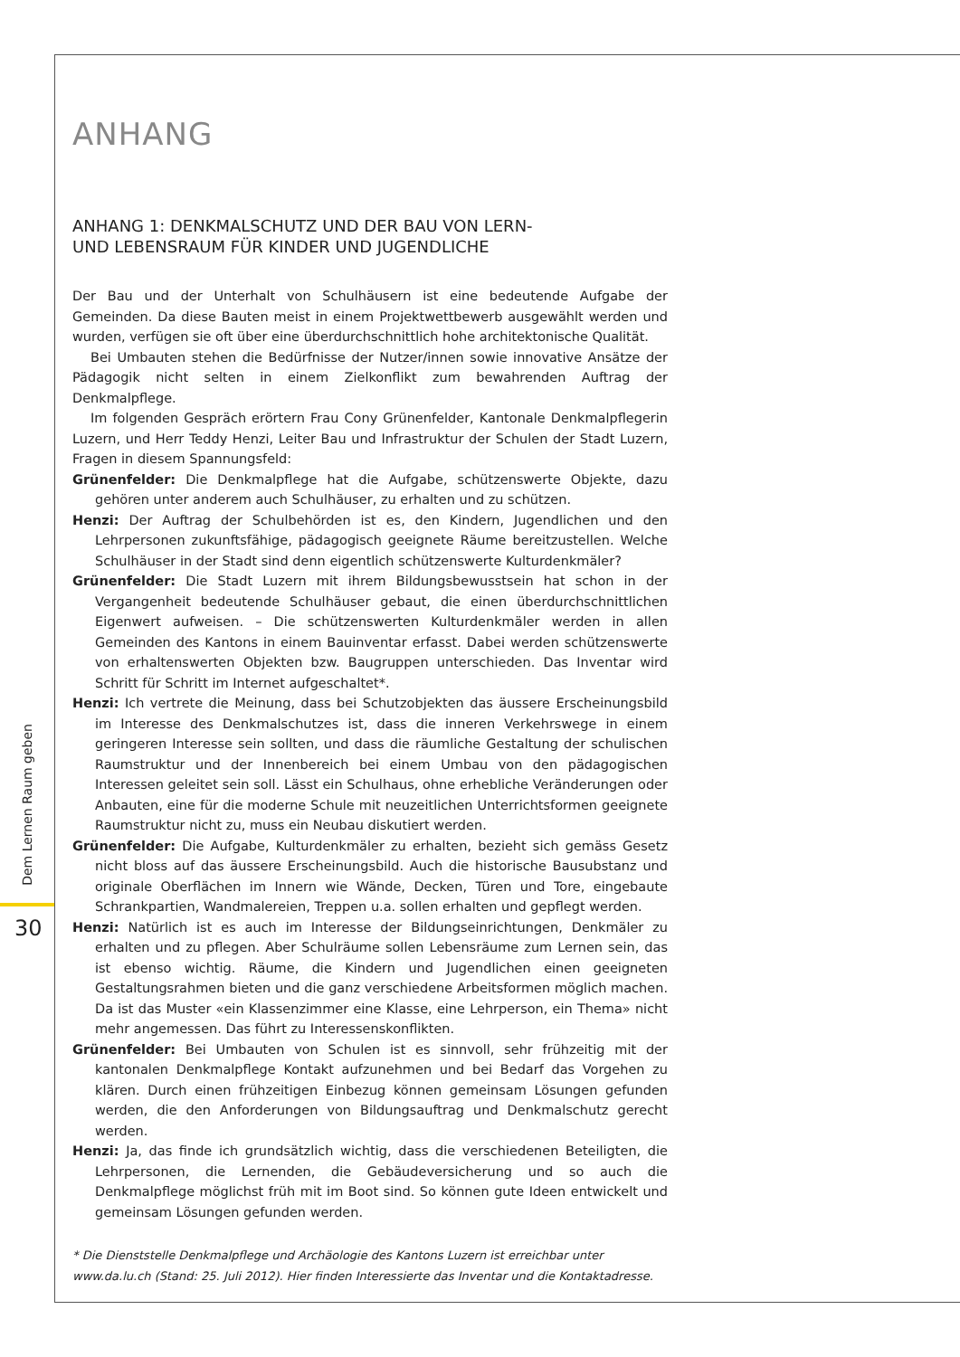Dem Lernen Raum geben
30
ANHANG
ANHANG 1: DENKMALSCHUTZ UND DER BAU VON LERN-
UND LEBENSRAUM FÜR KINDER UND JUGENDLICHE
Der Bau und der Unterhalt von Schulhäusern ist eine bedeutende Aufgabe der Gemeinden. Da diese Bauten meist in einem Projektwettbewerb ausgewählt werden und wurden, verfügen sie oft über eine überdurchschnittlich hohe architektonische Qualität.
Bei Umbauten stehen die Bedürfnisse der Nutzer/innen sowie innovative Ansätze der Pädagogik nicht selten in einem Zielkonflikt zum bewahrenden Auftrag der Denkmalpflege.
Im folgenden Gespräch erörtern Frau Cony Grünenfelder, Kantonale Denkmalpflegerin Luzern, und Herr Teddy Henzi, Leiter Bau und Infrastruktur der Schulen der Stadt Luzern, Fragen in diesem Spannungsfeld:
Grünenfelder: Die Denkmalpflege hat die Aufgabe, schützenswerte Objekte, dazu gehören unter anderem auch Schulhäuser, zu erhalten und zu schützen.
Henzi: Der Auftrag der Schulbehörden ist es, den Kindern, Jugendlichen und den Lehrpersonen zukunftsfähige, pädagogisch geeignete Räume bereitzustellen. Welche Schulhäuser in der Stadt sind denn eigentlich schützenswerte Kulturdenkmäler?
Grünenfelder: Die Stadt Luzern mit ihrem Bildungsbewusstsein hat schon in der Vergangenheit bedeutende Schulhäuser gebaut, die einen überdurchschnittlichen Eigenwert aufweisen. – Die schützenswerten Kulturdenkmäler werden in allen Gemeinden des Kantons in einem Bauinventar erfasst. Dabei werden schützenswerte von erhaltenswerten Objekten bzw. Baugruppen unterschieden. Das Inventar wird Schritt für Schritt im Internet aufgeschaltet*.
Henzi: Ich vertrete die Meinung, dass bei Schutzobjekten das äussere Erscheinungsbild im Interesse des Denkmalschutzes ist, dass die inneren Verkehrswege in einem geringeren Interesse sein sollten, und dass die räumliche Gestaltung der schulischen Raumstruktur und der Innenbereich bei einem Umbau von den pädagogischen Interessen geleitet sein soll. Lässt ein Schulhaus, ohne erhebliche Veränderungen oder Anbauten, eine für die moderne Schule mit neuzeitlichen Unterrichtsformen geeignete Raumstruktur nicht zu, muss ein Neubau diskutiert werden.
Grünenfelder: Die Aufgabe, Kulturdenkmäler zu erhalten, bezieht sich gemäss Gesetz nicht bloss auf das äussere Erscheinungsbild. Auch die historische Bausubstanz und originale Oberflächen im Innern wie Wände, Decken, Türen und Tore, eingebaute Schrankpartien, Wandmalereien, Treppen u.a. sollen erhalten und gepflegt werden.
Henzi: Natürlich ist es auch im Interesse der Bildungseinrichtungen, Denkmäler zu erhalten und zu pflegen. Aber Schulräume sollen Lebensräume zum Lernen sein, das ist ebenso wichtig. Räume, die Kindern und Jugendlichen einen geeigneten Gestaltungsrahmen bieten und die ganz verschiedene Arbeitsformen möglich machen. Da ist das Muster «ein Klassenzimmer eine Klasse, eine Lehrperson, ein Thema» nicht mehr angemessen. Das führt zu Interessenskonflikten.
Grünenfelder: Bei Umbauten von Schulen ist es sinnvoll, sehr frühzeitig mit der kantonalen Denkmalpflege Kontakt aufzunehmen und bei Bedarf das Vorgehen zu klären. Durch einen frühzeitigen Einbezug können gemeinsam Lösungen gefunden werden, die den Anforderungen von Bildungsauftrag und Denkmalschutz gerecht werden.
Henzi: Ja, das finde ich grundsätzlich wichtig, dass die verschiedenen Beteiligten, die Lehrpersonen, die Lernenden, die Gebäudeversicherung und so auch die Denkmalpflege möglichst früh mit im Boot sind. So können gute Ideen entwickelt und gemeinsam Lösungen gefunden werden.
* Die Dienststelle Denkmalpflege und Archäologie des Kantons Luzern ist erreichbar unter
www.da.lu.ch (Stand: 25. Juli 2012). Hier finden Interessierte das Inventar und die Kontaktadresse.